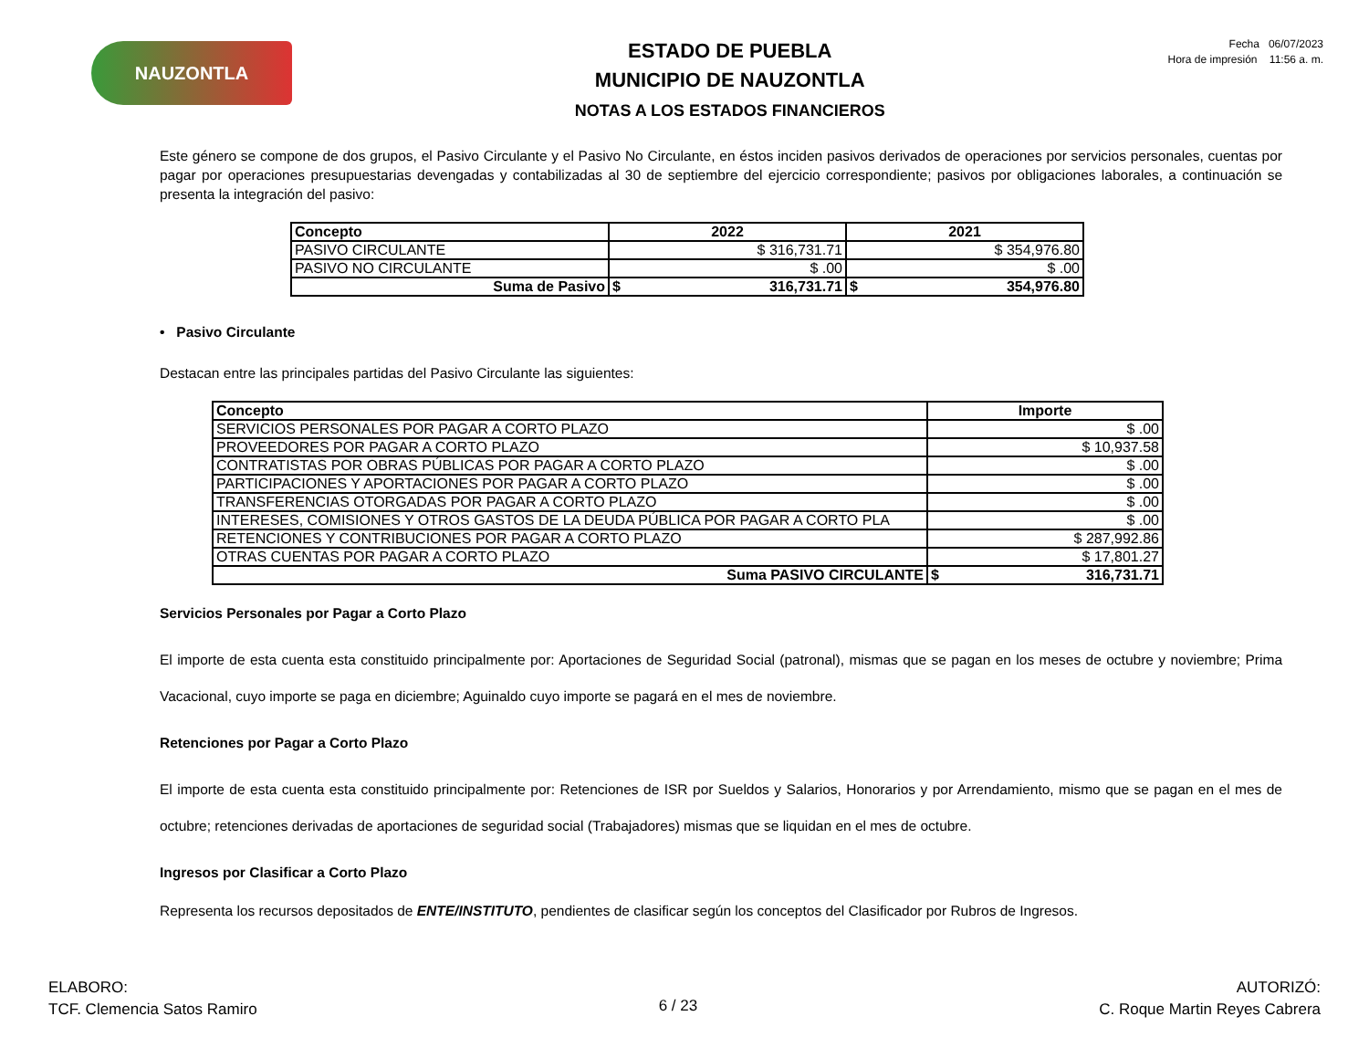NAUZONTLA
ESTADO DE PUEBLA
MUNICIPIO DE NAUZONTLA
NOTAS A LOS ESTADOS FINANCIEROS
Fecha 06/07/2023
Hora de impresión 11:56 a. m.
Este género se compone de dos grupos, el Pasivo Circulante y el Pasivo No Circulante, en éstos inciden pasivos derivados de operaciones por servicios personales, cuentas por pagar por operaciones presupuestarias devengadas y contabilizadas al 30 de septiembre del ejercicio correspondiente; pasivos por obligaciones laborales, a continuación se presenta la integración del pasivo:
| Concepto | 2022 | 2021 |
| --- | --- | --- |
| PASIVO CIRCULANTE | $ 316,731.71 | $ 354,976.80 |
| PASIVO NO CIRCULANTE | $ .00 | $ .00 |
| Suma de Pasivo | $ 316,731.71 | $ 354,976.80 |
• Pasivo Circulante
Destacan entre las principales partidas del Pasivo Circulante las siguientes:
| Concepto | Importe |
| --- | --- |
| SERVICIOS PERSONALES POR PAGAR A CORTO PLAZO | $ .00 |
| PROVEEDORES POR PAGAR A CORTO PLAZO | $ 10,937.58 |
| CONTRATISTAS POR OBRAS PÚBLICAS POR PAGAR A CORTO PLAZO | $ .00 |
| PARTICIPACIONES Y APORTACIONES POR PAGAR A CORTO PLAZO | $ .00 |
| TRANSFERENCIAS OTORGADAS POR PAGAR A CORTO PLAZO | $ .00 |
| INTERESES, COMISIONES Y OTROS GASTOS DE LA DEUDA PÚBLICA POR PAGAR A CORTO PLA | $ .00 |
| RETENCIONES Y CONTRIBUCIONES POR PAGAR A CORTO PLAZO | $ 287,992.86 |
| OTRAS CUENTAS POR PAGAR A CORTO PLAZO | $ 17,801.27 |
| Suma PASIVO CIRCULANTE | $ 316,731.71 |
Servicios Personales por Pagar a Corto Plazo
El importe de esta cuenta esta constituido principalmente por: Aportaciones de Seguridad Social (patronal), mismas que se pagan en los meses de octubre y noviembre; Prima Vacacional, cuyo importe se paga en diciembre; Aguinaldo cuyo importe se pagará en el mes de noviembre.
Retenciones por Pagar a Corto Plazo
El importe de esta cuenta esta constituido principalmente por: Retenciones de ISR por Sueldos y Salarios, Honorarios y por Arrendamiento, mismo que se pagan en el mes de octubre; retenciones derivadas de aportaciones de seguridad social (Trabajadores) mismas que se liquidan en el mes de octubre.
Ingresos por Clasificar a Corto Plazo
Representa los recursos depositados de ENTE/INSTITUTO, pendientes de clasificar según los conceptos del Clasificador por Rubros de Ingresos.
ELABORO:
TCF. Clemencia Satos Ramiro
6 / 23
AUTORIZÓ:
C. Roque Martin Reyes Cabrera